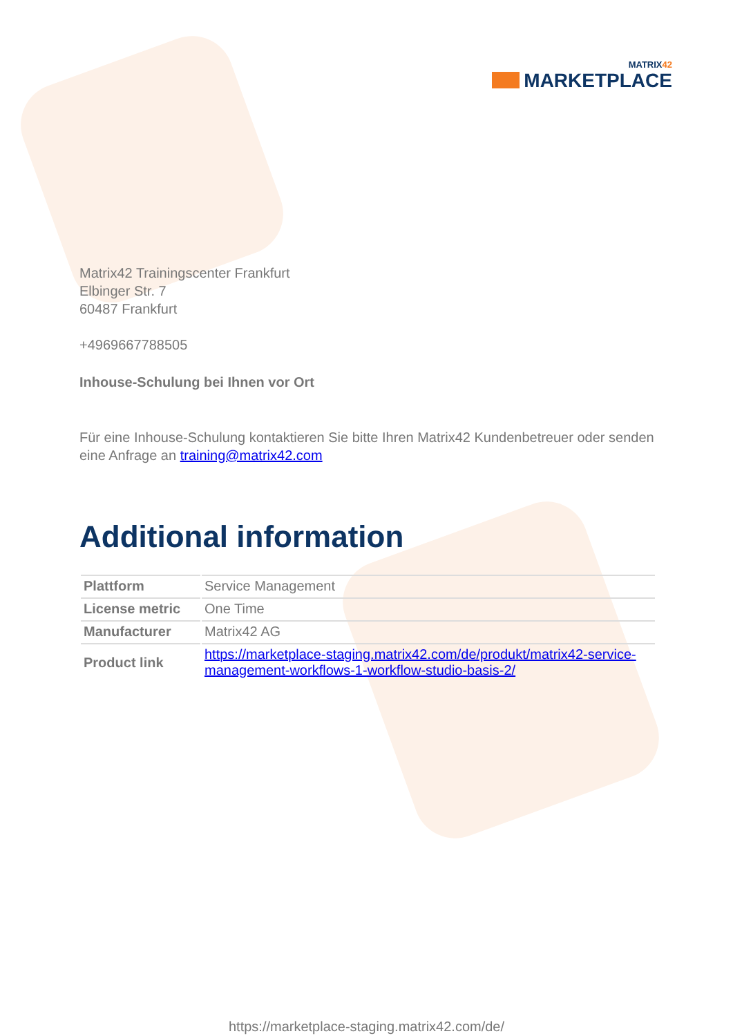MATRIX42
MARKETPLACE
Matrix42 Trainingscenter Frankfurt
Elbinger Str. 7
60487 Frankfurt
+4969667788505
Inhouse-Schulung bei Ihnen vor Ort
Für eine Inhouse-Schulung kontaktieren Sie bitte Ihren Matrix42 Kundenbetreuer oder senden eine Anfrage an training@matrix42.com
Additional information
| Plattform | Service Management |
| License metric | One Time |
| Manufacturer | Matrix42 AG |
| Product link | https://marketplace-staging.matrix42.com/de/produkt/matrix42-service-management-workflows-1-workflow-studio-basis-2/ |
https://marketplace-staging.matrix42.com/de/